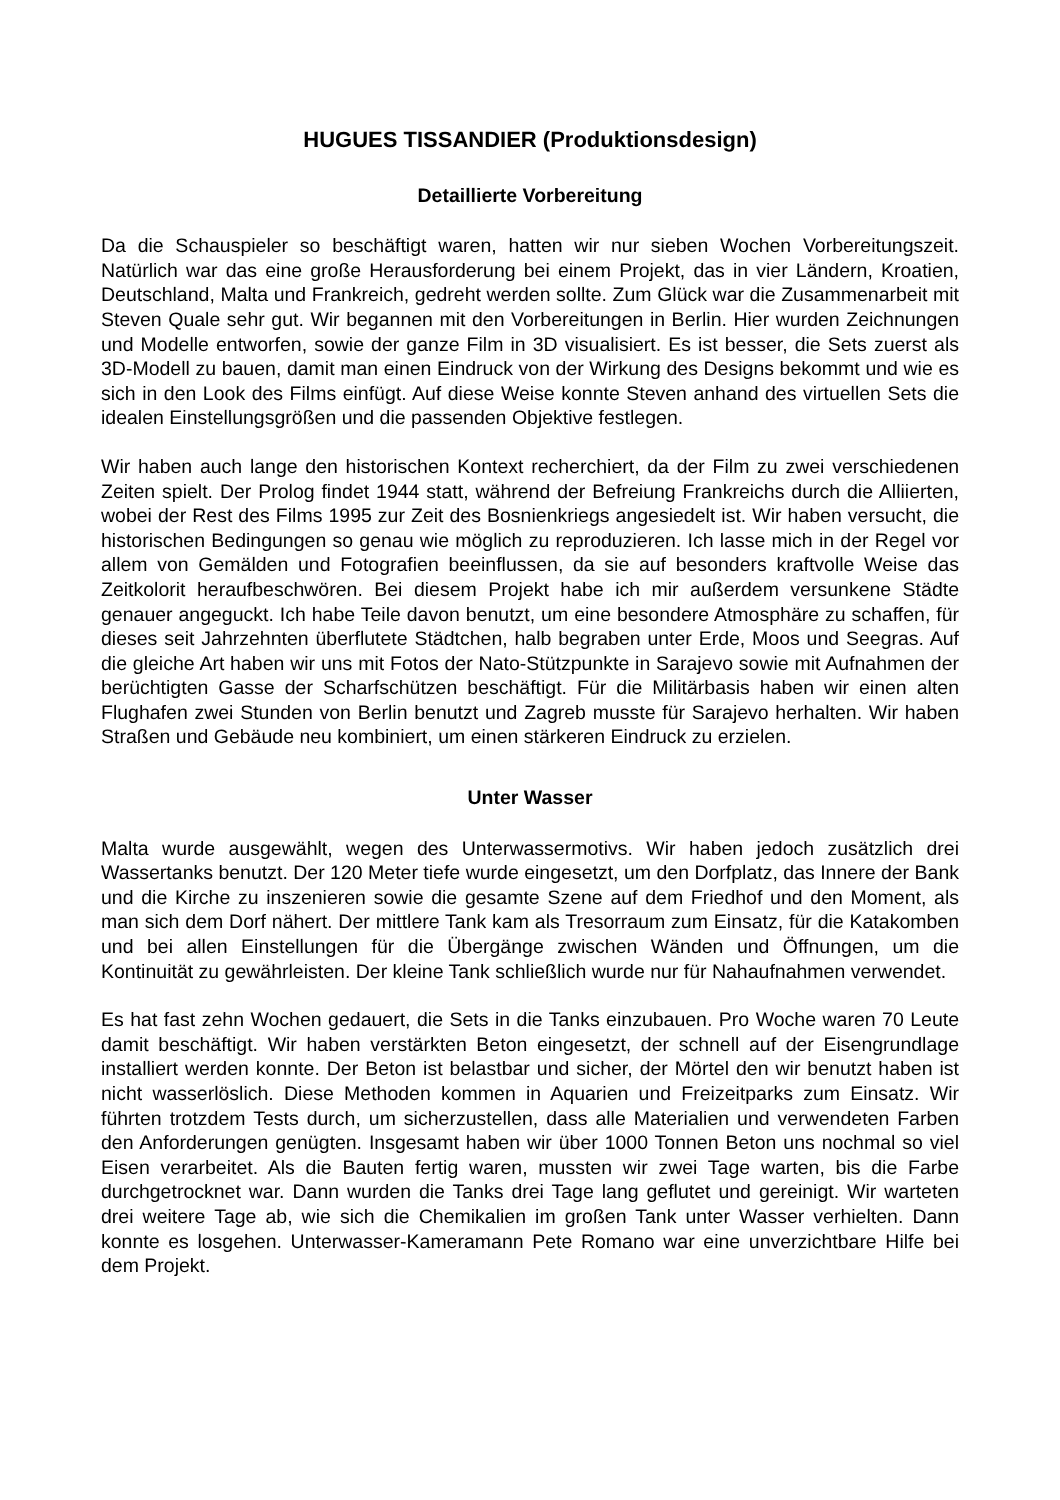HUGUES TISSANDIER (Produktionsdesign)
Detaillierte Vorbereitung
Da die Schauspieler so beschäftigt waren, hatten wir nur sieben Wochen Vorbereitungszeit. Natürlich war das eine große Herausforderung bei einem Projekt, das in vier Ländern, Kroatien, Deutschland, Malta und Frankreich, gedreht werden sollte. Zum Glück war die Zusammenarbeit mit Steven Quale sehr gut. Wir begannen mit den Vorbereitungen in Berlin. Hier wurden Zeichnungen und Modelle entworfen, sowie der ganze Film in 3D visualisiert. Es ist besser, die Sets zuerst als 3D-Modell zu bauen, damit man einen Eindruck von der Wirkung des Designs bekommt und wie es sich in den Look des Films einfügt. Auf diese Weise konnte Steven anhand des virtuellen Sets die idealen Einstellungsgrößen und die passenden Objektive festlegen.
Wir haben auch lange den historischen Kontext recherchiert, da der Film zu zwei verschiedenen Zeiten spielt. Der Prolog findet 1944 statt, während der Befreiung Frankreichs durch die Alliierten, wobei der Rest des Films 1995 zur Zeit des Bosnienkriegs angesiedelt ist. Wir haben versucht, die historischen Bedingungen so genau wie möglich zu reproduzieren. Ich lasse mich in der Regel vor allem von Gemälden und Fotografien beeinflussen, da sie auf besonders kraftvolle Weise das Zeitkolorit heraufbeschwören. Bei diesem Projekt habe ich mir außerdem versunkene Städte genauer angeguckt. Ich habe Teile davon benutzt, um eine besondere Atmosphäre zu schaffen, für dieses seit Jahrzehnten überflutete Städtchen, halb begraben unter Erde, Moos und Seegras. Auf die gleiche Art haben wir uns mit Fotos der Nato-Stützpunkte in Sarajevo sowie mit Aufnahmen der berüchtigten Gasse der Scharfschützen beschäftigt. Für die Militärbasis haben wir einen alten Flughafen zwei Stunden von Berlin benutzt und Zagreb musste für Sarajevo herhalten. Wir haben Straßen und Gebäude neu kombiniert, um einen stärkeren Eindruck zu erzielen.
Unter Wasser
Malta wurde ausgewählt, wegen des Unterwassermotivs. Wir haben jedoch zusätzlich drei Wassertanks benutzt. Der 120 Meter tiefe wurde eingesetzt, um den Dorfplatz, das Innere der Bank und die Kirche zu inszenieren sowie die gesamte Szene auf dem Friedhof und den Moment, als man sich dem Dorf nähert. Der mittlere Tank kam als Tresorraum zum Einsatz, für die Katakomben und bei allen Einstellungen für die Übergänge zwischen Wänden und Öffnungen, um die Kontinuität zu gewährleisten. Der kleine Tank schließlich wurde nur für Nahaufnahmen verwendet.
Es hat fast zehn Wochen gedauert, die Sets in die Tanks einzubauen. Pro Woche waren 70 Leute damit beschäftigt. Wir haben verstärkten Beton eingesetzt, der schnell auf der Eisengrundlage installiert werden konnte. Der Beton ist belastbar und sicher, der Mörtel den wir benutzt haben ist nicht wasserlöslich. Diese Methoden kommen in Aquarien und Freizeitparks zum Einsatz. Wir führten trotzdem Tests durch, um sicherzustellen, dass alle Materialien und verwendeten Farben den Anforderungen genügten. Insgesamt haben wir über 1000 Tonnen Beton uns nochmal so viel Eisen verarbeitet. Als die Bauten fertig waren, mussten wir zwei Tage warten, bis die Farbe durchgetrocknet war. Dann wurden die Tanks drei Tage lang geflutet und gereinigt. Wir warteten drei weitere Tage ab, wie sich die Chemikalien im großen Tank unter Wasser verhielten. Dann konnte es losgehen. Unterwasser-Kameramann Pete Romano war eine unverzichtbare Hilfe bei dem Projekt.